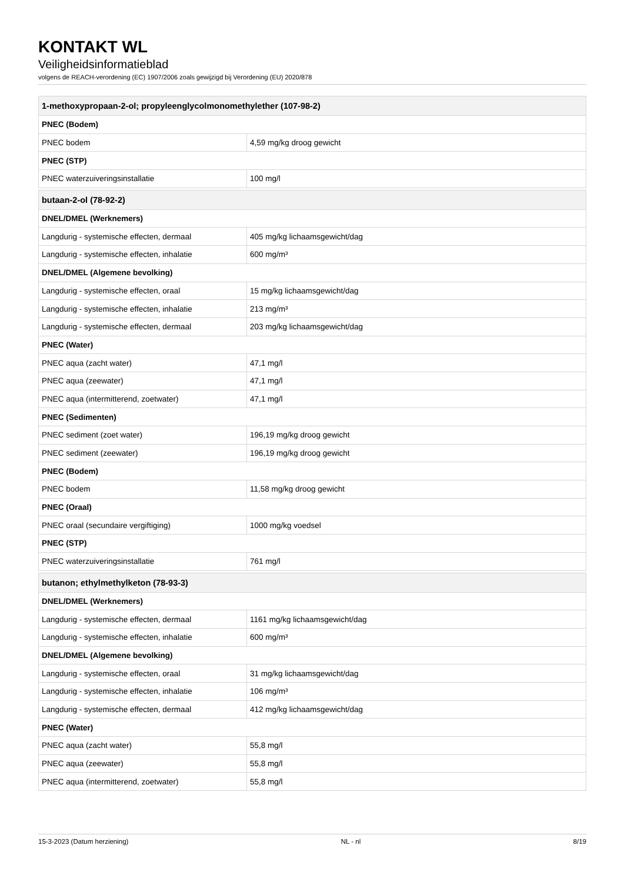KONTAKT WL
Veiligheidsinformatieblad
volgens de REACH-verordening (EC) 1907/2006 zoals gewijzigd bij Verordening (EU) 2020/878
| 1-methoxypropaan-2-ol; propyleenglycolmonomethylether (107-98-2) | |
| --- | --- |
| PNEC (Bodem) | |
| PNEC bodem | 4,59 mg/kg droog gewicht |
| PNEC (STP) | |
| PNEC waterzuiveringsinstallatie | 100 mg/l |
| butaan-2-ol (78-92-2) | |
| --- | --- |
| DNEL/DMEL (Werknemers) | |
| Langdurig - systemische effecten, dermaal | 405 mg/kg lichaamsgewicht/dag |
| Langdurig - systemische effecten, inhalatie | 600 mg/m³ |
| DNEL/DMEL (Algemene bevolking) | |
| Langdurig - systemische effecten, oraal | 15 mg/kg lichaamsgewicht/dag |
| Langdurig - systemische effecten, inhalatie | 213 mg/m³ |
| Langdurig - systemische effecten, dermaal | 203 mg/kg lichaamsgewicht/dag |
| PNEC (Water) | |
| PNEC aqua (zacht water) | 47,1 mg/l |
| PNEC aqua (zeewater) | 47,1 mg/l |
| PNEC aqua (intermitterend, zoetwater) | 47,1 mg/l |
| PNEC (Sedimenten) | |
| PNEC sediment (zoet water) | 196,19 mg/kg droog gewicht |
| PNEC sediment (zeewater) | 196,19 mg/kg droog gewicht |
| PNEC (Bodem) | |
| PNEC bodem | 11,58 mg/kg droog gewicht |
| PNEC (Oraal) | |
| PNEC oraal (secundaire vergiftiging) | 1000 mg/kg voedsel |
| PNEC (STP) | |
| PNEC waterzuiveringsinstallatie | 761 mg/l |
| butanon; ethylmethylketon (78-93-3) | |
| --- | --- |
| DNEL/DMEL (Werknemers) | |
| Langdurig - systemische effecten, dermaal | 1161 mg/kg lichaamsgewicht/dag |
| Langdurig - systemische effecten, inhalatie | 600 mg/m³ |
| DNEL/DMEL (Algemene bevolking) | |
| Langdurig - systemische effecten, oraal | 31 mg/kg lichaamsgewicht/dag |
| Langdurig - systemische effecten, inhalatie | 106 mg/m³ |
| Langdurig - systemische effecten, dermaal | 412 mg/kg lichaamsgewicht/dag |
| PNEC (Water) | |
| PNEC aqua (zacht water) | 55,8 mg/l |
| PNEC aqua (zeewater) | 55,8 mg/l |
| PNEC aqua (intermitterend, zoetwater) | 55,8 mg/l |
15-3-2023 (Datum herziening) NL - nl 8/19